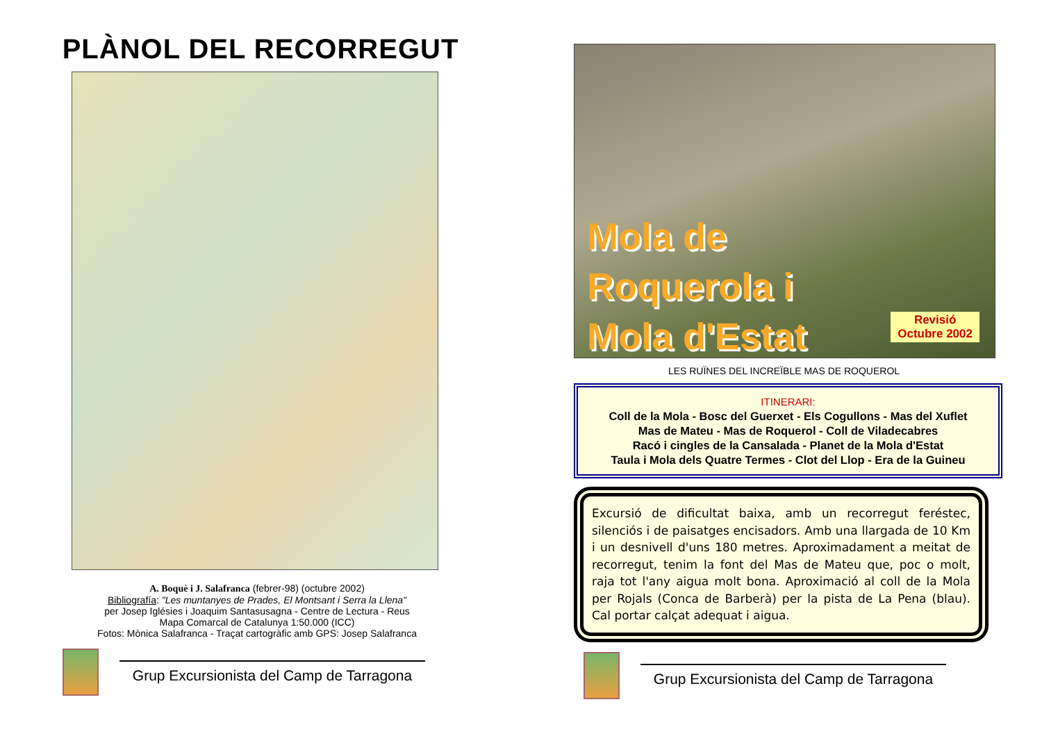PLÀNOL DEL RECORREGUT
A. Boquè i J. Salafranca (febrer-98) (octubre 2002)
Bibliografía: "Les muntanyes de Prades, El Montsant i Serra la Llena"
per Josep Iglésies i Joaquim Santasusagna - Centre de Lectura - Reus
Mapa Comarcal de Catalunya 1:50.000 (ICC)
Fotos: Mònica Salafranca - Traçat cartogràfic amb GPS: Josep Salafranca
Grup Excursionista del Camp de Tarragona
Mola de
Roquerola i
Mola d'Estat
Revisió
Octubre 2002
LES RUÏNES DEL INCREÏBLE MAS DE ROQUEROL
ITINERARI:
Coll de la Mola - Bosc del Guerxet - Els Cogullons - Mas del Xuflet
Mas de Mateu - Mas de Roquerol - Coll de Viladecabres
Racó i cingles de la Cansalada - Planet de la Mola d'Estat
Taula i Mola dels Quatre Termes - Clot del Llop - Era de la Guineu
Excursió de dificultat baixa, amb un recorregut feréstec, silenciós i de paisatges encisadors. Amb una llargada de 10 Km i un desnivell d'uns 180 metres. Aproximadament a meitat de recorregut, tenim la font del Mas de Mateu que, poc o molt, raja tot l'any aigua molt bona. Aproximació al coll de la Mola per Rojals (Conca de Barberà) per la pista de La Pena (blau). Cal portar calçat adequat i aigua.
Grup Excursionista del Camp de Tarragona